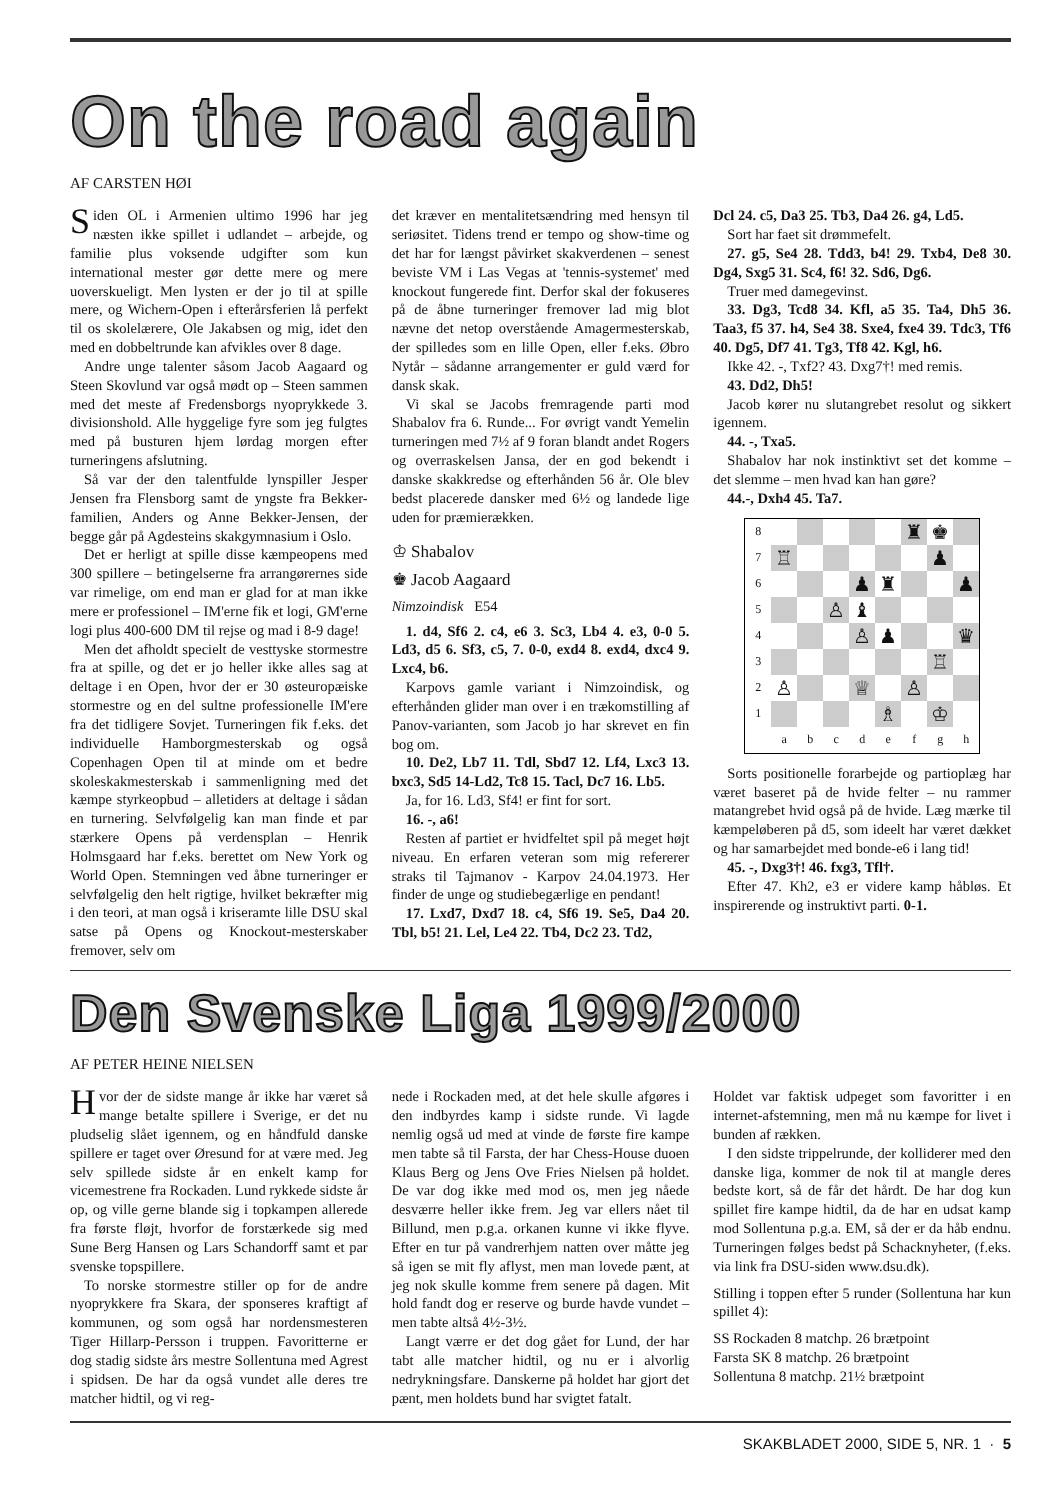On the road again
AF CARSTEN HØI
Siden OL i Armenien ultimo 1996 har jeg næsten ikke spillet i udlandet – arbejde, og familie plus voksende udgifter som kun international mester gør dette mere og mere uoverskueligt. Men lysten er der jo til at spille mere, og Wichern-Open i efterårsferien lå perfekt til os skolelærere, Ole Jakabsen og mig, idet den med en dobbeltrunde kan afvikles over 8 dage.
Andre unge talenter såsom Jacob Aagaard og Steen Skovlund var også mødt op – Steen sammen med det meste af Fredensborgs nyoprykkede 3. divisionshold. Alle hyggelige fyre som jeg fulgtes med på busturen hjem lørdag morgen efter turneringens afslutning.
Så var der den talentfulde lynspiller Jesper Jensen fra Flensborg samt de yngste fra Bekker-familien, Anders og Anne Bekker-Jensen, der begge går på Agdesteins skakgymnasium i Oslo.
Det er herligt at spille disse kæmpeopens med 300 spillere – betingelserne fra arrangørernes side var rimelige, om end man er glad for at man ikke mere er professionel – IM'erne fik et logi, GM'erne logi plus 400-600 DM til rejse og mad i 8-9 dage!
Men det afholdt specielt de vesttyske stormestre fra at spille, og det er jo heller ikke alles sag at deltage i en Open, hvor der er 30 østeuropæiske stormestre og en del sultne professionelle IM'ere fra det tidligere Sovjet. Turneringen fik f.eks. det individuelle Hamborgmesterskab og også Copenhagen Open til at minde om et bedre skoleskakmesterskab i sammenligning med det kæmpe styrkeopbud – alletiders at deltage i sådan en turnering. Selvfølgelig kan man finde et par stærkere Opens på verdensplan – Henrik Holmsgaard har f.eks. berettet om New York og World Open. Stemningen ved åbne turneringer er selvfølgelig den helt rigtige, hvilket bekræfter mig i den teori, at man også i kriseramte lille DSU skal satse på Opens og Knockout-mesterskaber fremover, selv om
det kræver en mentalitetsændring med hensyn til seriøsitet. Tidens trend er tempo og show-time og det har for længst påvirket skakverdenen – senest beviste VM i Las Vegas at 'tennis-systemet' med knockout fungerede fint. Derfor skal der fokuseres på de åbne turneringer fremover lad mig blot nævne det netop overstående Amagermesterskab, der spilledes som en lille Open, eller f.eks. Øbro Nytår – sådanne arrangementer er guld værd for dansk skak.
Vi skal se Jacobs fremragende parti mod Shabalov fra 6. Runde... For øvrigt vandt Yemelin turneringen med 7½ af 9 foran blandt andet Rogers og overraskelsen Jansa, der en god bekendt i danske skakkredse og efterhånden 56 år. Ole blev bedst placerede dansker med 6½ og landede lige uden for præmierækken.
♔ Shabalov
♚ Jacob Aagaard
Nimzoindisk E54
1. d4, Sf6 2. c4, e6 3. Sc3, Lb4 4. e3, 0-0 5. Ld3, d5 6. Sf3, c5, 7. 0-0, exd4 8. exd4, dxc4 9. Lxc4, b6.
Karpovs gamle variant i Nimzoindisk, og efterhånden glider man over i en trækomstilling af Panov-varianten, som Jacob jo har skrevet en fin bog om.
10. De2, Lb7 11. Tdl, Sbd7 12. Lf4, Lxc3 13. bxc3, Sd5 14-Ld2, Tc8 15. Tacl, Dc7 16. Lb5.
Ja, for 16. Ld3, Sf4! er fint for sort.
16. -, a6!
Resten af partiet er hvidfeltet spil på meget højt niveau. En erfaren veteran som mig refererer straks til Tajmanov - Karpov 24.04.1973. Her finder de unge og studiebegærlige en pendant!
17. Lxd7, Dxd7 18. c4, Sf6 19. Se5, Da4 20. Tbl, b5! 21. Lel, Le4 22. Tb4, Dc2 23. Td2,
Dcl 24. c5, Da3 25. Tb3, Da4 26. g4, Ld5.
Sort har faet sit drømmefelt.
27. g5, Se4 28. Tdd3, b4! 29. Txb4, De8 30. Dg4, Sxg5 31. Sc4, f6! 32. Sd6, Dg6.
Truer med damegevinst.
33. Dg3, Tcd8 34. Kfl, a5 35. Ta4, Dh5 36. Taa3, f5 37. h4, Se4 38. Sxe4, fxe4 39. Tdc3, Tf6 40. Dg5, Df7 41. Tg3, Tf8 42. Kgl, h6.
Ikke 42. -, Txf2? 43. Dxg7†! med remis.
43. Dd2, Dh5!
Jacob kører nu slutangrebet resolut og sikkert igennem.
44. -, Txa5.
Shabalov har nok instinktivt set det komme – det slemme – men hvad kan han gøre?
44.-, Dxh4 45. Ta7.
| 8 | | | | | | ♜ | ♚ | |
| 7 | ♖ | | | | | | ♟ | |
| 6 | | | | ♟ | ♜ | | | ♟ |
| 5 | | | ♙ | ♝ | | | | |
| 4 | | | | ♙ | ♟ | | | ♛ |
| 3 | | | | | | | ♖ | |
| 2 | ♙ | | | ♕ | | ♙ | | |
| 1 | | | | | ♗ | | ♔ | |
| | a | b | c | d | e | f | g | h |
Sorts positionelle forarbejde og partioplæg har været baseret på de hvide felter – nu rammer matangrebet hvid også på de hvide. Læg mærke til kæmpeløberen på d5, som ideelt har været dækket og har samarbejdet med bonde-e6 i lang tid!
45. -, Dxg3†! 46. fxg3, Tfl†.
Efter 47. Kh2, e3 er videre kamp håbløs. Et inspirerende og instruktivt parti. 0-1.
Den Svenske Liga 1999/2000
AF PETER HEINE NIELSEN
Hvor der de sidste mange år ikke har været så mange betalte spillere i Sverige, er det nu pludselig slået igennem, og en håndfuld danske spillere er taget over Øresund for at være med. Jeg selv spillede sidste år en enkelt kamp for vicemestrene fra Rockaden. Lund rykkede sidste år op, og ville gerne blande sig i topkampen allerede fra første fløjt, hvorfor de forstærkede sig med Sune Berg Hansen og Lars Schandorff samt et par svenske topspillere.
To norske stormestre stiller op for de andre nyoprykkere fra Skara, der sponseres kraftigt af kommunen, og som også har nordensmesteren Tiger Hillarp-Persson i truppen. Favoritterne er dog stadig sidste års mestre Sollentuna med Agrest i spidsen. De har da også vundet alle deres tre matcher hidtil, og vi reg-
nede i Rockaden med, at det hele skulle afgøres i den indbyrdes kamp i sidste runde. Vi lagde nemlig også ud med at vinde de første fire kampe men tabte så til Farsta, der har Chess-House duoen Klaus Berg og Jens Ove Fries Nielsen på holdet. De var dog ikke med mod os, men jeg nåede desværre heller ikke frem. Jeg var ellers nået til Billund, men p.g.a. orkanen kunne vi ikke flyve. Efter en tur på vandrerhjem natten over måtte jeg så igen se mit fly aflyst, men man lovede pænt, at jeg nok skulle komme frem senere på dagen. Mit hold fandt dog er reserve og burde havde vundet – men tabte altså 4½-3½.
Langt værre er det dog gået for Lund, der har tabt alle matcher hidtil, og nu er i alvorlig nedrykningsfare. Danskerne på holdet har gjort det pænt, men holdets bund har svigtet fatalt.
Holdet var faktisk udpeget som favoritter i en internet-afstemning, men må nu kæmpe for livet i bunden af rækken.
I den sidste trippelrunde, der kolliderer med den danske liga, kommer de nok til at mangle deres bedste kort, så de får det hårdt. De har dog kun spillet fire kampe hidtil, da de har en udsat kamp mod Sollentuna p.g.a. EM, så der er da håb endnu. Turneringen følges bedst på Schacknyheter, (f.eks. via link fra DSU-siden www.dsu.dk).
Stilling i toppen efter 5 runder (Sollentuna har kun spillet 4):
SS Rockaden 8 matchp. 26 brætpoint
Farsta SK 8 matchp. 26 brætpoint
Sollentuna 8 matchp. 21½ brætpoint
SKAKBLADET 2000, SIDE 5, NR. 1 · 5